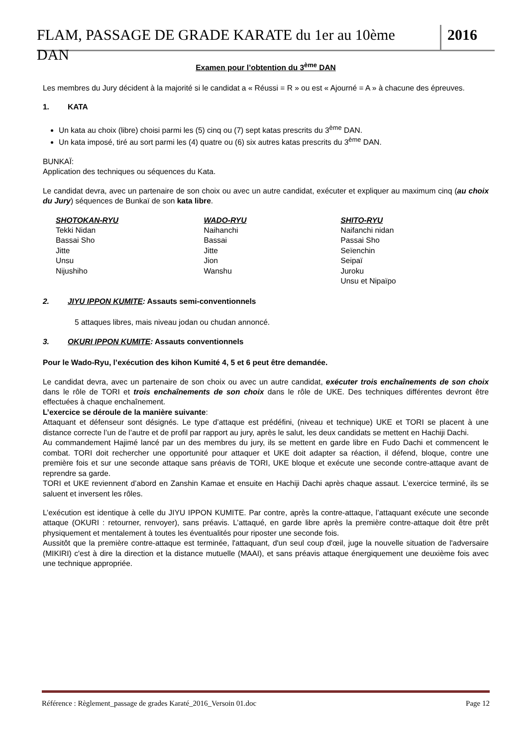FLAM, PASSAGE DE GRADE KARATE du 1er au 10ème DAN
2016
Examen pour l’obtention du 3<sup>ème</sup> DAN
Les membres du Jury décident à la majorité si le candidat a « Réussi = R » ou est « Ajourné = A » à chacune des épreuves.
1. KATA
Un kata au choix (libre) choisi parmi les (5) cinq ou (7) sept katas prescrits du 3<sup>ème</sup> DAN.
Un kata imposé, tiré au sort parmi les (4) quatre ou (6) six autres katas prescrits du 3<sup>ème</sup> DAN.
BUNKAÏ:
Application des techniques ou séquences du Kata.
Le candidat devra, avec un partenaire de son choix ou avec un autre candidat, exécuter et expliquer au maximum cinq (au choix du Jury) séquences de Bunkaï de son kata libre.
SHOTOKAN-RYU
Tekki Nidan
Bassai Sho
Jitte
Unsu
Nijushiho
WADO-RYU
Naihanchi
Bassai
Jitte
Jion
Wanshu
SHITO-RYU
Naifanchi nidan
Passai Sho
Seïenchin
Seipaï
Juroku
Unsu et Nipaïpo
2. JIYU IPPON KUMITE: Assauts semi-conventionnels
5 attaques libres, mais niveau jodan ou chudan annoncé.
3. OKURI IPPON KUMITE: Assauts conventionnels
Pour le Wado-Ryu, l’exécution des kihon Kumité 4, 5 et 6 peut être demandée.
Le candidat devra, avec un partenaire de son choix ou avec un autre candidat, exécuter trois enchaînements de son choix dans le rôle de TORI et trois enchaînements de son choix dans le rôle de UKE. Des techniques différentes devront être effectuées à chaque enchaînement.
L’exercice se déroule de la manière suivante:
Attaquant et défenseur sont désignés. Le type d’attaque est prédéfini, (niveau et technique) UKE et TORI se placent à une distance correcte l’un de l’autre et de profil par rapport au jury, après le salut, les deux candidats se mettent en Hachiji Dachi.
Au commandement Hajimé lancé par un des membres du jury, ils se mettent en garde libre en Fudo Dachi et commencent le combat. TORI doit rechercher une opportunité pour attaquer et UKE doit adapter sa réaction, il défend, bloque, contre une première fois et sur une seconde attaque sans préavis de TORI, UKE bloque et exécute une seconde contre-attaque avant de reprendre sa garde.
TORI et UKE reviennent d’abord en Zanshin Kamae et ensuite en Hachiji Dachi après chaque assaut. L’exercice terminé, ils se saluent et inversent les rôles.
L’exécution est identique à celle du JIYU IPPON KUMITE. Par contre, après la contre-attaque, l’attaquant exécute une seconde attaque (OKURI : retourner, renvoyer), sans préavis. L’attaqué, en garde libre après la première contre-attaque doit être prêt physiquement et mentalement à toutes les éventualités pour riposter une seconde fois.
Aussitôt que la première contre-attaque est terminée, l'attaquant, d'un seul coup d'œil, juge la nouvelle situation de l'adversaire (MIKIRI) c'est à dire la direction et la distance mutuelle (MAAI), et sans préavis attaque énergiquement une deuxième fois avec une technique appropriée.
Référence : Règlement_passage de grades Karaté_2016_Versoin 01.doc Page 12